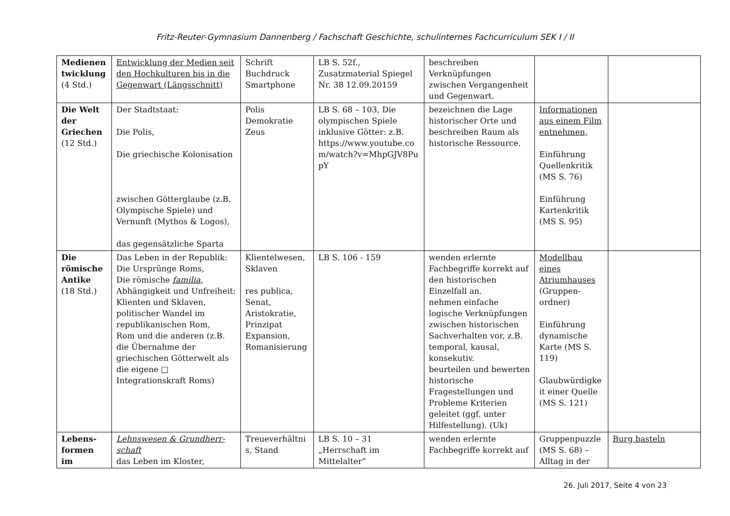Fritz-Reuter-Gymnasium Dannenberg / Fachschaft Geschichte, schulinternes Fachcurriculum SEK I / II
| Medienen twicklung (4 Std.) | Entwicklung der Medien seit den Hochkulturen bis in die Gegenwart (Längsschnitt) | Schrift Buchdruck Smartphone | LB S. 52f., Zusatzmaterial Spiegel Nr. 38 12.09.20159 | beschreiben Verknüpfungen zwischen Vergangenheit und Gegenwart. | | |
| Die Welt der Griechen (12 Std.) | Der Stadtstaat: Die Polis, Die griechische Kolonisation zwischen Götterglaube (z.B. Olympische Spiele) und Vernunft (Mythos & Logos), das gegensätzliche Sparta | Polis Demokratie Zeus | LB S. 68 – 103, Die olympischen Spiele inklusive Götter: z.B. https://www.youtube.co m/watch?v=MhpGJV8Pu pY | bezeichnen die Lage historischer Orte und beschreiben Raum als historische Ressource. | Informationen aus einem Film entnehmen, Einführung Quellenkritik (MS S. 76) Einführung Kartenkritik (MS S. 95) | |
| Die römische Antike (18 Std.) | Das Leben in der Republik: Die Ursprünge Roms, Die römische familia , Abhängigkeit und Unfreiheit: Klienten und Sklaven, politischer Wandel im republikanischen Rom, Rom und die anderen (z.B. die Übernahme der griechischen Götterwelt als die eigene □ Integrationskraft Roms) | Klientelwesen, Sklaven res publica, Senat, Aristokratie, Prinzipat Expansion, Romanisierung | LB S. 106 - 159 | wenden erlernte Fachbegriffe korrekt auf den historischen Einzelfall an. nehmen einfache logische Verknüpfungen zwischen historischen Sachverhalten vor, z.B. temporal, kausal, konsekutiv. beurteilen und bewerten historische Fragestellungen und Probleme Kriterien geleitet (ggf. unter Hilfestellung). (Uk) | Modellbau eines Atriumhauses (Gruppen-ordner) Einführung dynamische Karte (MS S. 119) Glaubwürdigke it einer Quelle (MS S. 121) | |
| Lebens-formen im | Lehnswesen & Grundherr-schaft das Leben im Kloster, | Treueverhältni s, Stand | LB S. 10 – 31 „Herrschaft im Mittelalter“ | wenden erlernte Fachbegriffe korrekt auf | Gruppenpuzzle (MS S. 68) – Alltag in der | Burg basteln |
26. Juli 2017, Seite 4 von 23